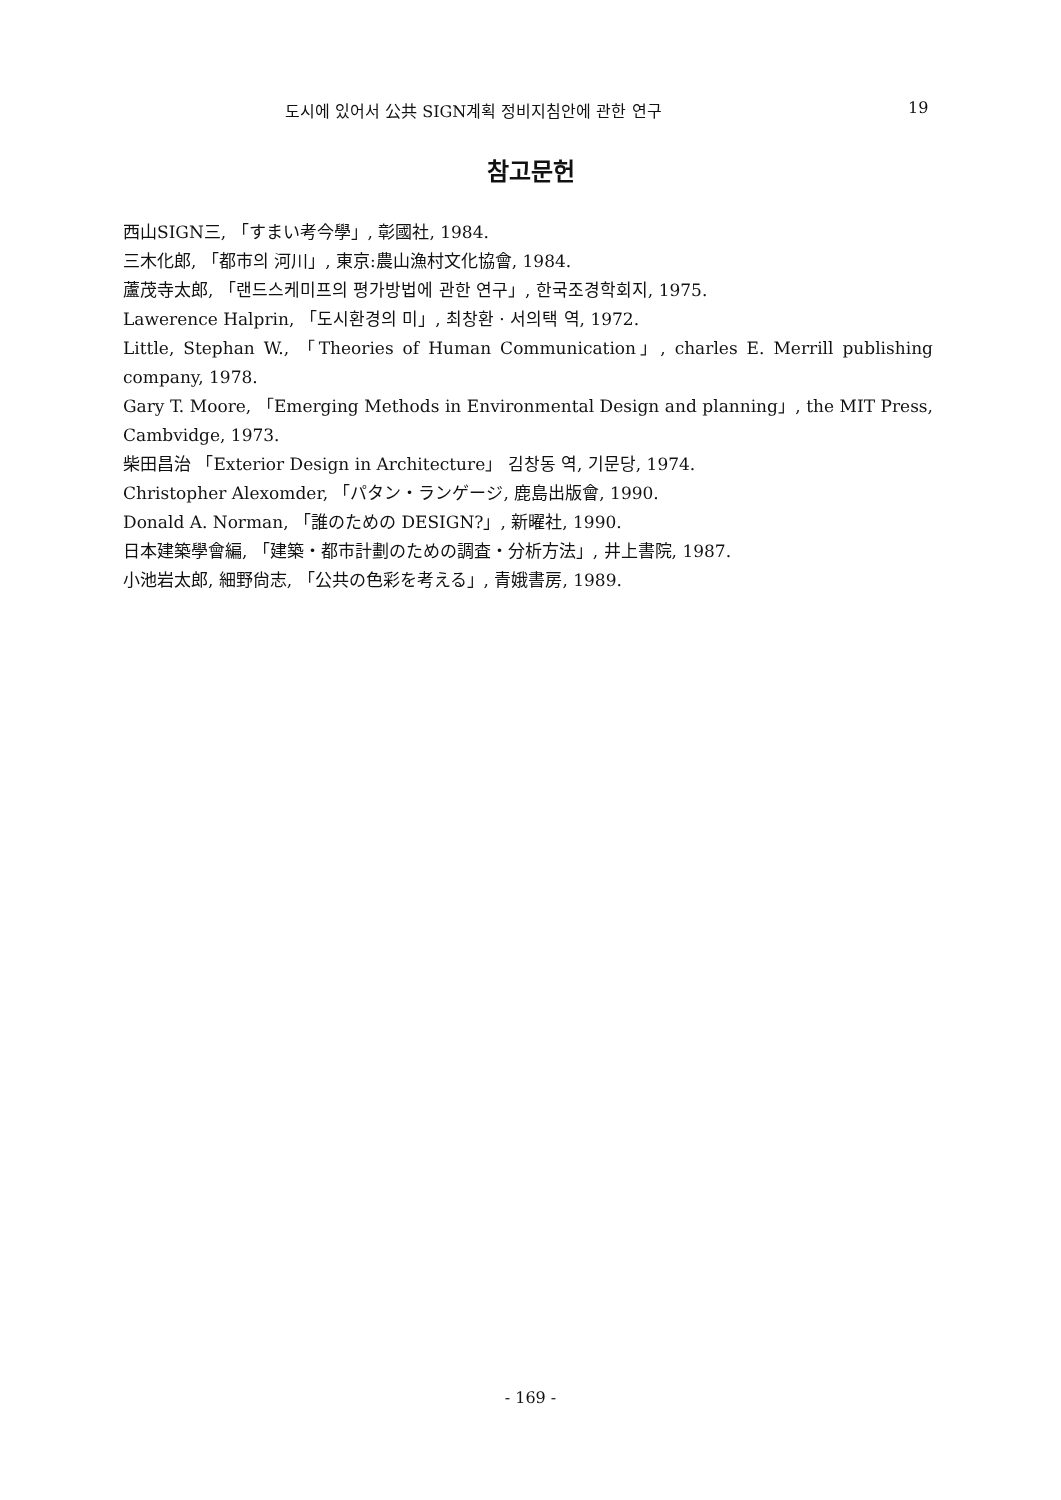도시에 있어서 公共 SIGN계획 정비지침안에 관한 연구 19
참고문헌
西山SIGN三, 「すまい考今學」, 彰國社, 1984.
三木化郎, 「都市의 河川」, 東京:農山漁村文化協會, 1984.
蘆茂寺太郎, 「랜드스케미프의 평가방법에 관한 연구」, 한국조경학회지, 1975.
Lawerence Halprin, 「도시환경의 미」, 최창환 · 서의택 역, 1972.
Little, Stephan W., 「Theories of Human Communication」, charles E. Merrill publishing company, 1978.
Gary T. Moore, 「Emerging Methods in Environmental Design and planning」, the MIT Press, Cambvidge, 1973.
柴田昌治 「Exterior Design in Architecture」 김창동 역, 기문당, 1974.
Christopher Alexomder, 「パタン・ランゲージ, 鹿島出版會, 1990.
Donald A. Norman, 「誰のための DESIGN?」, 新曜社, 1990.
日本建築學會編, 「建築・都市計劃のための調査・分析方法」, 井上書院, 1987.
小池岩太郎, 細野尙志, 「公共の色彩を考える」, 青娥書房, 1989.
- 169 -